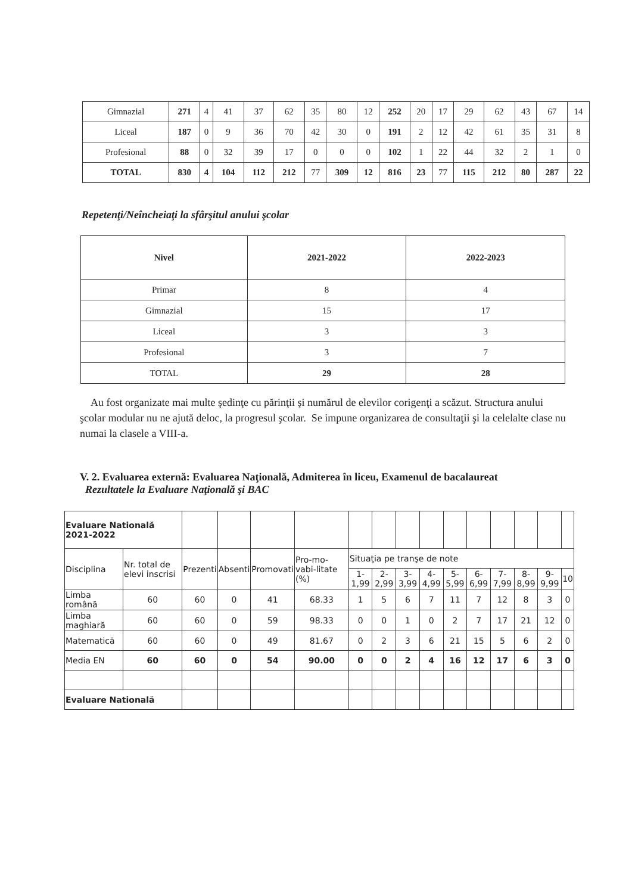| Gimnazial | 271 | 4 | 41 | 37 | 62 | 35 | 80 | 12 | 252 | 20 | 17 | 29 | 62 | 43 | 67 | 14 |
| Liceal | 187 | 0 | 9 | 36 | 70 | 42 | 30 | 0 | 191 | 2 | 12 | 42 | 61 | 35 | 31 | 8 |
| Profesional | 88 | 0 | 32 | 39 | 17 | 0 | 0 | 0 | 102 | 1 | 22 | 44 | 32 | 2 | 1 | 0 |
| TOTAL | 830 | 4 | 104 | 112 | 212 | 77 | 309 | 12 | 816 | 23 | 77 | 115 | 212 | 80 | 287 | 22 |
Repetenţi/Neîncheiaţi la sfârşitul anului şcolar
| Nivel | 2021-2022 | 2022-2023 |
| --- | --- | --- |
| Primar | 8 | 4 |
| Gimnazial | 15 | 17 |
| Liceal | 3 | 3 |
| Profesional | 3 | 7 |
| TOTAL | 29 | 28 |
Au fost organizate mai multe şedinţe cu părinţii şi numărul de elevilor corigenţi a scăzut. Structura anului şcolar modular nu ne ajută deloc, la progresul şcolar. Se impune organizarea de consultaţii şi la celelalte clase nu numai la clasele a VIII-a.
V. 2. Evaluarea externă: Evaluarea Naţională, Admiterea în liceu, Examenul de bacalaureat
Rezultatele la Evaluare Naţională şi BAC
| Evaluare Natională 2021-2022 | | | | | | | | | | | | | | | |
| Disciplina | Nr. total de elevi inscrisi | Prezenti | Absenti | Promovati | Pro-mo-vabi-litate (%) | Situaţia pe tranşe de note | | | | | | | | | |
| | | | | | | 1-1,99 | 2-2,99 | 3-3,99 | 4-4,99 | 5-5,99 | 6-6,99 | 7-7,99 | 8-8,99 | 9-9,99 | 10 |
| Limba română | 60 | 60 | 0 | 41 | 68.33 | 1 | 5 | 6 | 7 | 11 | 7 | 12 | 8 | 3 | 0 |
| Limba maghiară | 60 | 60 | 0 | 59 | 98.33 | 0 | 0 | 1 | 0 | 2 | 7 | 17 | 21 | 12 | 0 |
| Matematică | 60 | 60 | 0 | 49 | 81.67 | 0 | 2 | 3 | 6 | 21 | 15 | 5 | 6 | 2 | 0 |
| Media EN | 60 | 60 | 0 | 54 | 90.00 | 0 | 0 | 2 | 4 | 16 | 12 | 17 | 6 | 3 | 0 |
| Evaluare Natională | | | | | | | | | | | | | | | |